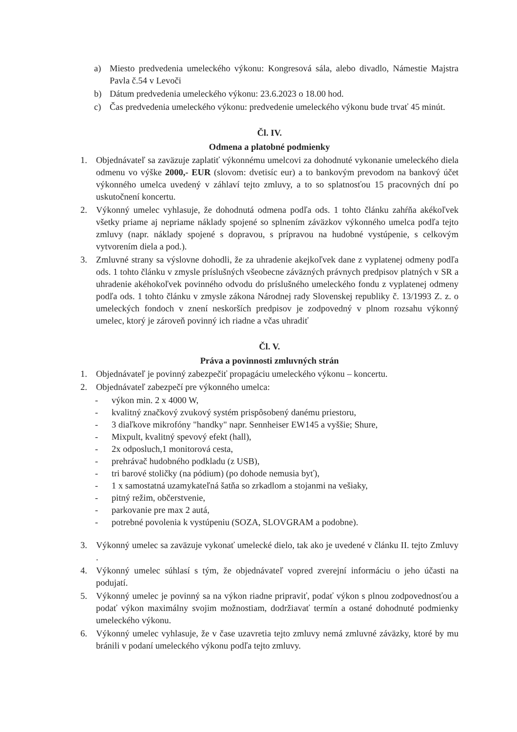a) Miesto predvedenia umeleckého výkonu: Kongresová sála, alebo divadlo, Námestie Majstra Pavla č.54 v Levoči
b) Dátum predvedenia umeleckého výkonu: 23.6.2023 o 18.00 hod.
c) Čas predvedenia umeleckého výkonu: predvedenie umeleckého výkonu bude trvať 45 minút.
Čl. IV.
Odmena a platobné podmienky
1. Objednávateľ sa zaväzuje zaplatiť výkonnému umelcovi za dohodnuté vykonanie umeleckého diela odmenu vo výške 2000,- EUR (slovom: dvetisíc eur) a to bankovým prevodom na bankový účet výkonného umelca uvedený v záhlaví tejto zmluvy, a to so splatnosťou 15 pracovných dní po uskutočnení koncertu.
2. Výkonný umelec vyhlasuje, že dohodnutá odmena podľa ods. 1 tohto článku zahŕňa akékoľvek všetky priame aj nepriame náklady spojené so splnením záväzkov výkonného umelca podľa tejto zmluvy (napr. náklady spojené s dopravou, s prípravou na hudobné vystúpenie, s celkovým vytvorením diela a pod.).
3. Zmluvné strany sa výslovne dohodli, že za uhradenie akejkoľvek dane z vyplatenej odmeny podľa ods. 1 tohto článku v zmysle príslušných všeobecne záväzných právnych predpisov platných v SR a uhradenie akéhokoľvek povinného odvodu do príslušného umeleckého fondu z vyplatenej odmeny podľa ods. 1 tohto článku v zmysle zákona Národnej rady Slovenskej republiky č. 13/1993 Z. z. o umeleckých fondoch v znení neskorších predpisov je zodpovedný v plnom rozsahu výkonný umelec, ktorý je zároveň povinný ich riadne a včas uhradiť
Čl. V.
Práva a povinnosti zmluvných strán
1. Objednávateľ je povinný zabezpečiť propagáciu umeleckého výkonu – koncertu.
2. Objednávateľ zabezpečí pre výkonného umelca:
- výkon min. 2 x 4000 W,
- kvalitný značkový zvukový systém prispôsobený danému priestoru,
- 3 diaľkove mikrofóny "handky" napr. Sennheiser EW145 a vyššie; Shure,
- Mixpult, kvalitný spevový efekt (hall),
- 2x odposluch,1 monitorová cesta,
- prehrávač hudobného podkladu (z USB),
- tri barové stoličky (na pódium) (po dohode nemusia byť),
- 1 x samostatná uzamykateľná šatňa so zrkadlom a stojanmi na vešiaky,
- pitný režim, občerstvenie,
- parkovanie pre max 2 autá,
- potrebné povolenia k vystúpeniu (SOZA, SLOVGRAM a podobne).
3. Výkonný umelec sa zaväzuje vykonať umelecké dielo, tak ako je uvedené v článku II. tejto Zmluvy .
4. Výkonný umelec súhlasí s tým, že objednávateľ vopred zverejní informáciu o jeho účasti na podujatí.
5. Výkonný umelec je povinný sa na výkon riadne pripraviť, podať výkon s plnou zodpovednosťou a podať výkon maximálny svojim možnostiam, dodržiavať termín a ostané dohodnuté podmienky umeleckého výkonu.
6. Výkonný umelec vyhlasuje, že v čase uzavretia tejto zmluvy nemá zmluvné záväzky, ktoré by mu bránili v podaní umeleckého výkonu podľa tejto zmluvy.